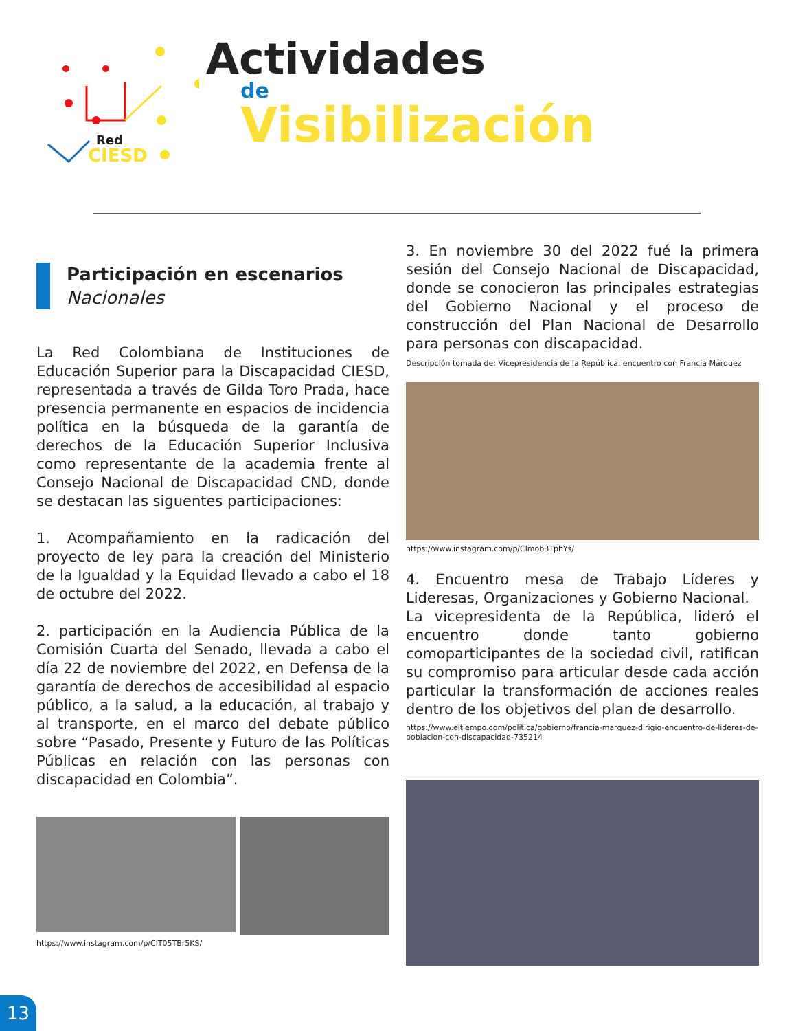Red
CIESD
Actividades
de
Visibilización
Participación en escenarios
Nacionales
La Red Colombiana de Instituciones de Educación Superior para la Discapacidad CIESD, representada a través de Gilda Toro Prada, hace presencia permanente en espacios de incidencia política en la búsqueda de la garantía de derechos de la Educación Superior Inclusiva como representante de la academia frente al Consejo Nacional de Discapacidad CND, donde se destacan las siguentes participaciones:
1. Acompañamiento en la radicación del proyecto de ley para la creación del Ministerio de la Igualdad y la Equidad llevado a cabo el 18 de octubre del 2022.
2. participación en la Audiencia Pública de la Comisión Cuarta del Senado, llevada a cabo el día 22 de noviembre del 2022, en Defensa de la garantía de derechos de accesibilidad al espacio público, a la salud, a la educación, al trabajo y al transporte, en el marco del debate público sobre “Pasado, Presente y Futuro de las Políticas Públicas en relación con las personas con discapacidad en Colombia”.
https://www.instagram.com/p/ClT05TBr5KS/
3. En noviembre 30 del 2022 fué la primera sesión del Consejo Nacional de Discapacidad, donde se conocieron las principales estrategias del Gobierno Nacional y el proceso de construcción del Plan Nacional de Desarrollo para personas con discapacidad.
Descripción tomada de: Vicepresidencia de la República, encuentro con Francia Márquez
https://www.instagram.com/p/Clmob3TphYs/
4. Encuentro mesa de Trabajo Líderes y Lideresas, Organizaciones y Gobierno Nacional.
La vicepresidenta de la República, lideró el encuentro donde tanto gobierno comoparticipantes de la sociedad civil, ratifican su compromiso para articular desde cada acción particular la transformación de acciones reales dentro de los objetivos del plan de desarrollo.
https://www.eltiempo.com/politica/gobierno/francia-marquez-dirigio-encuentro-de-lideres-de-poblacion-con-discapacidad-735214
13